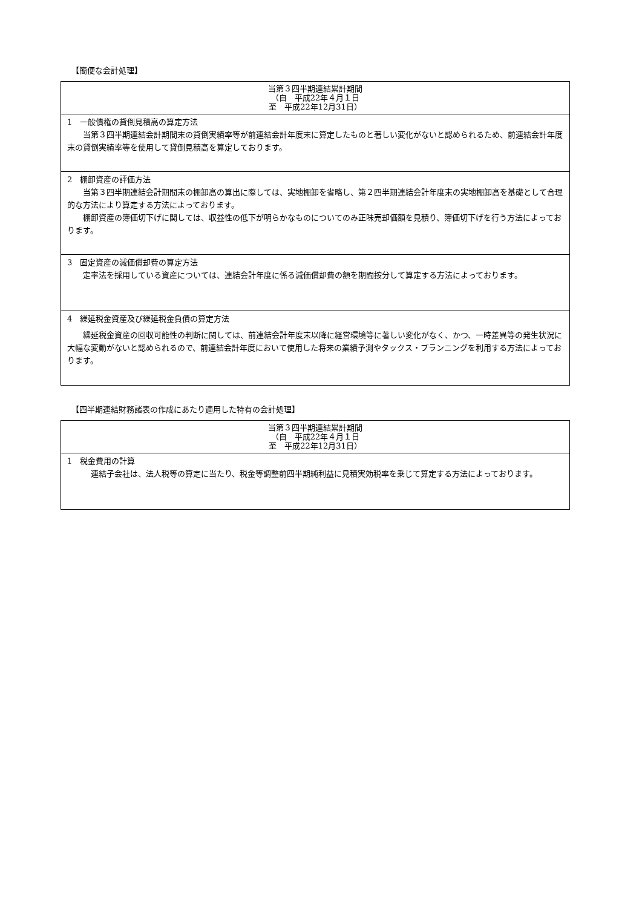【簡便な会計処理】
| 当第３四半期連結累計期間 （自 平成22年４月１日 至 平成22年12月31日） |
| --- |
| 1 一般債権の貸倒見積高の算定方法 当第３四半期連結会計期間末の貸倒実績率等が前連結会計年度末に算定したものと著しい変化がないと認められるため、前連結会計年度末の貸倒実績率等を使用して貸倒見積高を算定しております。 |
| 2 棚卸資産の評価方法 当第３四半期連結会計期間末の棚卸高の算出に際しては、実地棚卸を省略し、第２四半期連結会計年度末の実地棚卸高を基礎として合理的な方法により算定する方法によっております。 棚卸資産の簿価切下げに関しては、収益性の低下が明らかなものについてのみ正味売却価額を見積り、簿価切下げを行う方法によっております。 |
| 3 固定資産の減価償却費の算定方法 定率法を採用している資産については、連結会計年度に係る減価償却費の額を期間按分して算定する方法によっております。 |
| 4 繰延税金資産及び繰延税金負債の算定方法 繰延税金資産の回収可能性の判断に関しては、前連結会計年度末以降に経営環境等に著しい変化がなく、かつ、一時差異等の発生状況に大幅な変動がないと認められるので、前連結会計年度において使用した将来の業績予測やタックス・プランニングを利用する方法によっております。 |
【四半期連結財務諸表の作成にあたり適用した特有の会計処理】
| 当第３四半期連結累計期間 （自 平成22年４月１日 至 平成22年12月31日） |
| --- |
| 1 税金費用の計算 連結子会社は、法人税等の算定に当たり、税金等調整前四半期純利益に見積実効税率を乗じて算定する方法によっております。 |